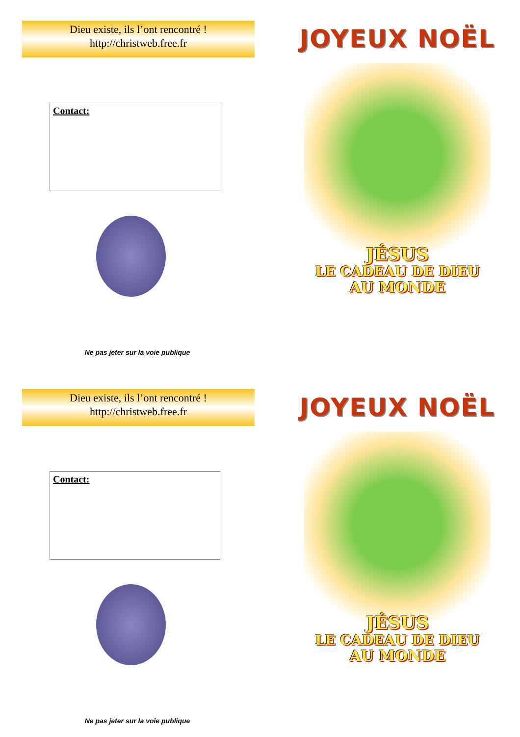Dieu existe, ils l’ont rencontré !
http://christweb.free.fr
Contact:
Ne pas jeter sur la voie publique
JOYEUX NOËL
JÉSUS
LE CADEAU DE DIEU
AU MONDE
Dieu existe, ils l’ont rencontré !
http://christweb.free.fr
Contact:
Ne pas jeter sur la voie publique
JOYEUX NOËL
JÉSUS
LE CADEAU DE DIEU
AU MONDE